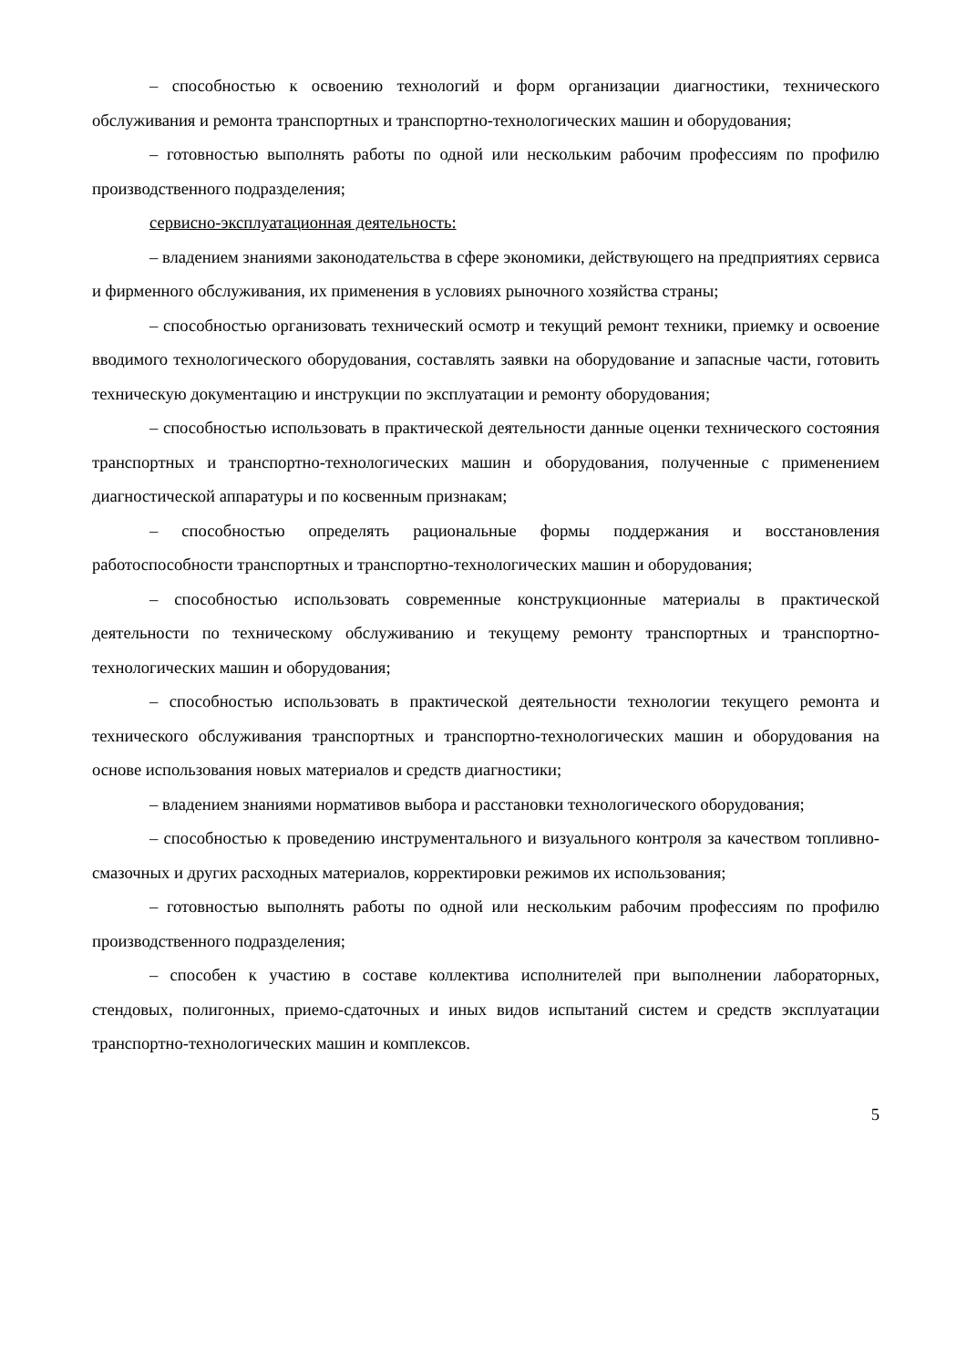– способностью к освоению технологий и форм организации диагностики, технического обслуживания и ремонта транспортных и транспортно-технологических машин и оборудования;
– готовностью выполнять работы по одной или нескольким рабочим профессиям по профилю производственного подразделения;
сервисно-эксплуатационная деятельность:
– владением знаниями законодательства в сфере экономики, действующего на предприятиях сервиса и фирменного обслуживания, их применения в условиях рыночного хозяйства страны;
– способностью организовать технический осмотр и текущий ремонт техники, приемку и освоение вводимого технологического оборудования, составлять заявки на оборудование и запасные части, готовить техническую документацию и инструкции по эксплуатации и ремонту оборудования;
– способностью использовать в практической деятельности данные оценки технического состояния транспортных и транспортно-технологических машин и оборудования, полученные с применением диагностической аппаратуры и по косвенным признакам;
– способностью определять рациональные формы поддержания и восстановления работоспособности транспортных и транспортно-технологических машин и оборудования;
– способностью использовать современные конструкционные материалы в практической деятельности по техническому обслуживанию и текущему ремонту транспортных и транспортно-технологических машин и оборудования;
– способностью использовать в практической деятельности технологии текущего ремонта и технического обслуживания транспортных и транспортно-технологических машин и оборудования на основе использования новых материалов и средств диагностики;
– владением знаниями нормативов выбора и расстановки технологического оборудования;
– способностью к проведению инструментального и визуального контроля за качеством топливно-смазочных и других расходных материалов, корректировки режимов их использования;
– готовностью выполнять работы по одной или нескольким рабочим профессиям по профилю производственного подразделения;
– способен к участию в составе коллектива исполнителей при выполнении лабораторных, стендовых, полигонных, приемо-сдаточных и иных видов испытаний систем и средств эксплуатации транспортно-технологических машин и комплексов.
5